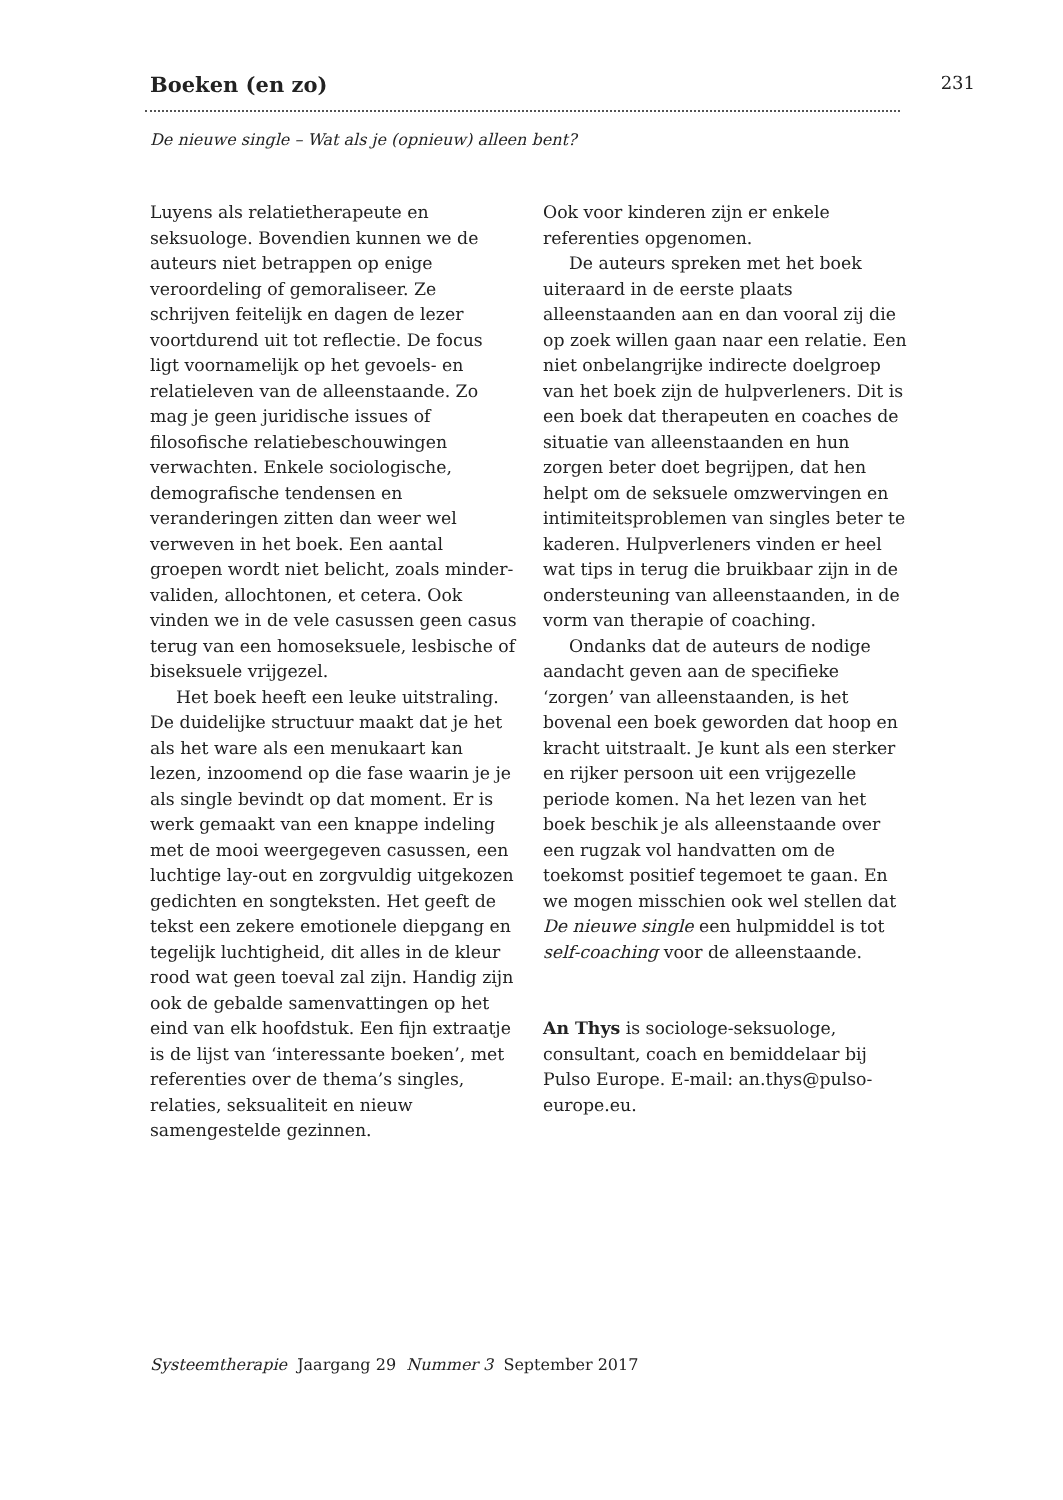Boeken (en zo)
231
De nieuwe single – Wat als je (opnieuw) alleen bent?
Luyens als relatietherapeute en seksuologe. Bovendien kunnen we de auteurs niet betrappen op enige veroordeling of gemoraliseer. Ze schrijven feitelijk en dagen de lezer voortdurend uit tot reflectie. De focus ligt voornamelijk op het gevoels- en relatieleven van de alleenstaande. Zo mag je geen juridische issues of filosofische relatiebeschouwingen verwachten. Enkele sociologische, demografische tendensen en veranderingen zitten dan weer wel verweven in het boek. Een aantal groepen wordt niet belicht, zoals minder-validen, allochtonen, et cetera. Ook vinden we in de vele casussen geen casus terug van een homoseksuele, lesbische of biseksuele vrijgezel.
Het boek heeft een leuke uitstraling. De duidelijke structuur maakt dat je het als het ware als een menukaart kan lezen, inzoomend op die fase waarin je je als single bevindt op dat moment. Er is werk gemaakt van een knappe indeling met de mooi weergegeven casussen, een luchtige lay-out en zorgvuldig uitgekozen gedichten en songteksten. Het geeft de tekst een zekere emotionele diepgang en tegelijk luchtigheid, dit alles in de kleur rood wat geen toeval zal zijn. Handig zijn ook de gebalde samenvattingen op het eind van elk hoofdstuk. Een fijn extraatje is de lijst van ‘interessante boeken’, met referenties over de thema’s singles, relaties, seksualiteit en nieuw samengestelde gezinnen.
Ook voor kinderen zijn er enkele referenties opgenomen.
De auteurs spreken met het boek uiteraard in de eerste plaats alleenstaanden aan en dan vooral zij die op zoek willen gaan naar een relatie. Een niet onbelangrijke indirecte doelgroep van het boek zijn de hulpverleners. Dit is een boek dat therapeuten en coaches de situatie van alleenstaanden en hun zorgen beter doet begrijpen, dat hen helpt om de seksuele omzwervingen en intimiteitsproblemen van singles beter te kaderen. Hulpverleners vinden er heel wat tips in terug die bruikbaar zijn in de ondersteuning van alleenstaanden, in de vorm van therapie of coaching.
Ondanks dat de auteurs de nodige aandacht geven aan de specifieke ‘zorgen’ van alleenstaanden, is het bovenal een boek geworden dat hoop en kracht uitstraalt. Je kunt als een sterker en rijker persoon uit een vrijgezelle periode komen. Na het lezen van het boek beschik je als alleenstaande over een rugzak vol handvatten om de toekomst positief tegemoet te gaan. En we mogen misschien ook wel stellen dat De nieuwe single een hulpmiddel is tot self-coaching voor de alleenstaande.
An Thys is sociologe-seksuologe, consultant, coach en bemiddelaar bij Pulso Europe. E-mail: an.thys@pulso-europe.eu.
Systeemtherapie Jaargang 29 Nummer 3 September 2017